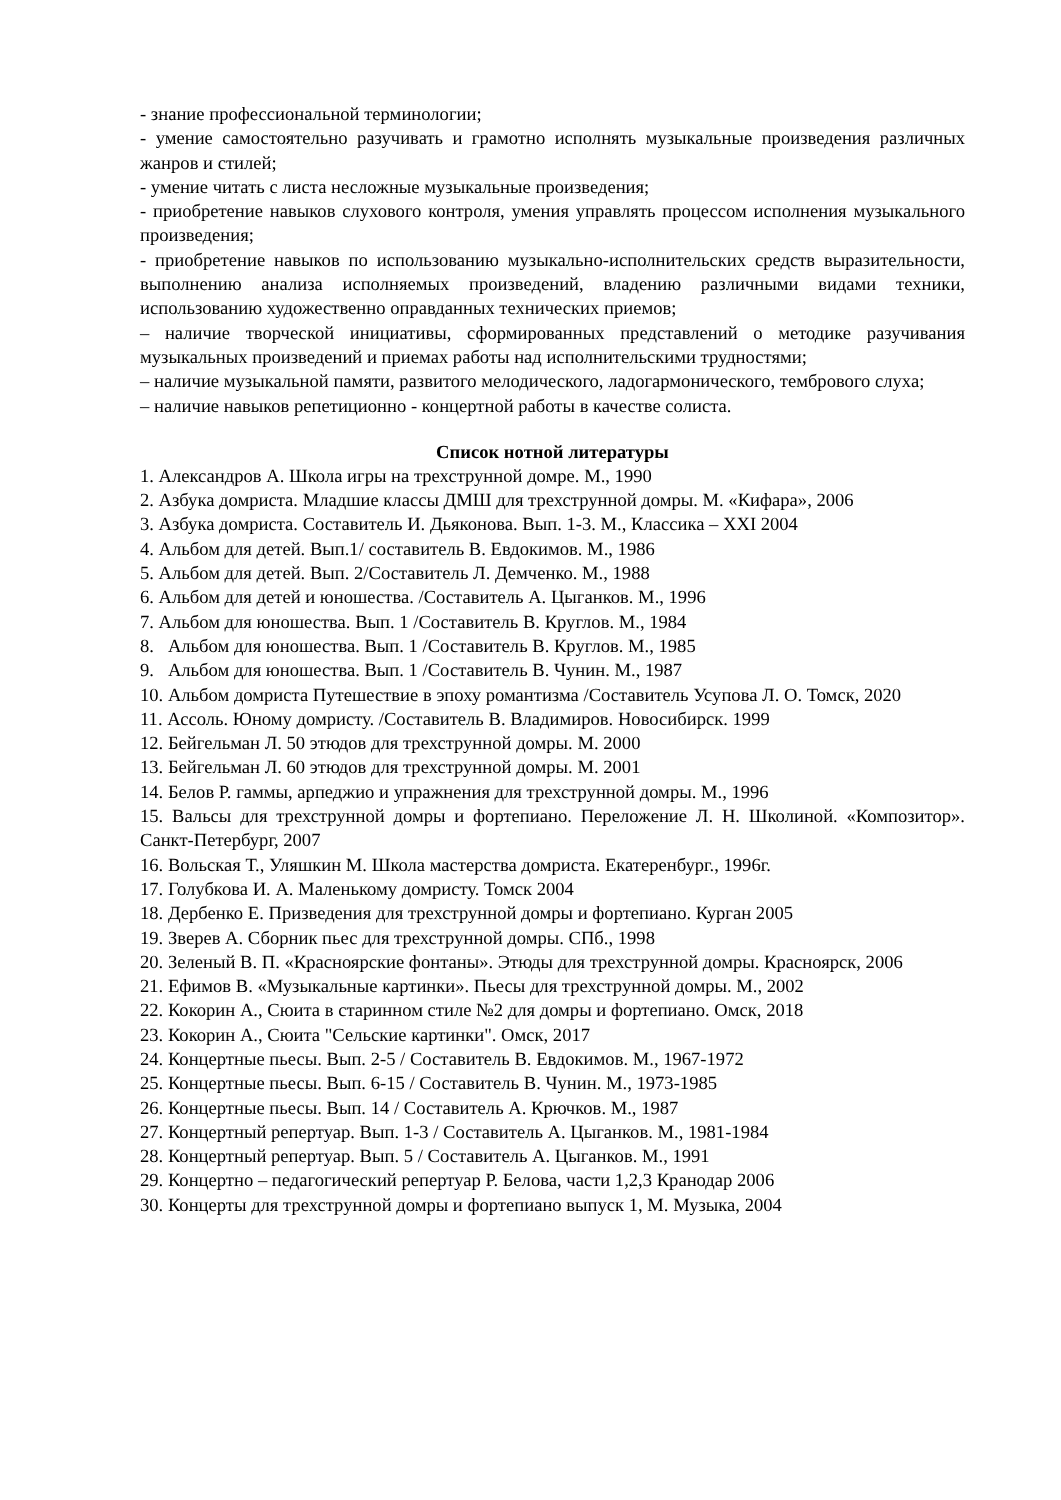- знание профессиональной терминологии;
- умение самостоятельно разучивать и грамотно исполнять музыкальные произведения различных жанров и стилей;
- умение читать с листа несложные музыкальные произведения;
- приобретение навыков слухового контроля, умения управлять процессом исполнения музыкального произведения;
- приобретение навыков по использованию музыкально-исполнительских средств выразительности, выполнению анализа исполняемых произведений, владению различными видами техники, использованию художественно оправданных технических приемов;
– наличие творческой инициативы, сформированных представлений о методике разучивания музыкальных произведений и приемах работы над исполнительскими трудностями;
– наличие музыкальной памяти, развитого мелодического, ладогармонического, тембрового слуха;
– наличие навыков репетиционно - концертной работы в качестве солиста.
Список нотной литературы
1. Александров А. Школа игры на трехструнной домре. М., 1990
2. Азбука домриста. Младшие классы ДМШ для трехструнной домры. М. «Кифара», 2006
3. Азбука домриста. Составитель И. Дьяконова. Вып. 1-3. М., Классика – XXI 2004
4. Альбом для детей. Вып.1/ составитель В. Евдокимов. М., 1986
5. Альбом для детей. Вып. 2/Составитель Л. Демченко. М., 1988
6. Альбом для детей и юношества. /Составитель А. Цыганков. М., 1996
7. Альбом для юношества. Вып. 1 /Составитель В. Круглов. М., 1984
8. Альбом для юношества. Вып. 1 /Составитель В. Круглов. М., 1985
9. Альбом для юношества. Вып. 1 /Составитель В. Чунин. М., 1987
10. Альбом домриста Путешествие в эпоху романтизма /Составитель Усупова Л. О. Томск, 2020
11. Ассоль. Юному домристу. /Составитель В. Владимиров. Новосибирск. 1999
12. Бейгельман Л. 50 этюдов для трехструнной домры. М. 2000
13. Бейгельман Л. 60 этюдов для трехструнной домры. М. 2001
14. Белов Р. гаммы, арпеджио и упражнения для трехструнной домры. М., 1996
15. Вальсы для трехструнной домры и фортепиано. Переложение Л. Н. Школиной. «Композитор». Санкт-Петербург, 2007
16. Вольская Т., Уляшкин М. Школа мастерства домриста. Екатеренбург., 1996г.
17. Голубкова И. А. Маленькому домристу. Томск 2004
18. Дербенко Е. Призведения для трехструнной домры и фортепиано. Курган 2005
19. Зверев А. Сборник пьес для трехструнной домры. СПб., 1998
20. Зеленый В. П. «Красноярские фонтаны». Этюды для трехструнной домры. Красноярск, 2006
21. Ефимов В. «Музыкальные картинки». Пьесы для трехструнной домры. М., 2002
22. Кокорин А., Сюита в старинном стиле №2 для домры и фортепиано. Омск, 2018
23. Кокорин А., Сюита "Сельские картинки". Омск, 2017
24. Концертные пьесы. Вып. 2-5 / Составитель В. Евдокимов. М., 1967-1972
25. Концертные пьесы. Вып. 6-15 / Составитель В. Чунин. М., 1973-1985
26. Концертные пьесы. Вып. 14 / Составитель А. Крючков. М., 1987
27. Концертный репертуар. Вып. 1-3 / Составитель А. Цыганков. М., 1981-1984
28. Концертный репертуар. Вып. 5 / Составитель А. Цыганков. М., 1991
29. Концертно – педагогический репертуар Р. Белова, части 1,2,3 Кранодар 2006
30. Концерты для трехструнной домры и фортепиано выпуск 1, М. Музыка, 2004